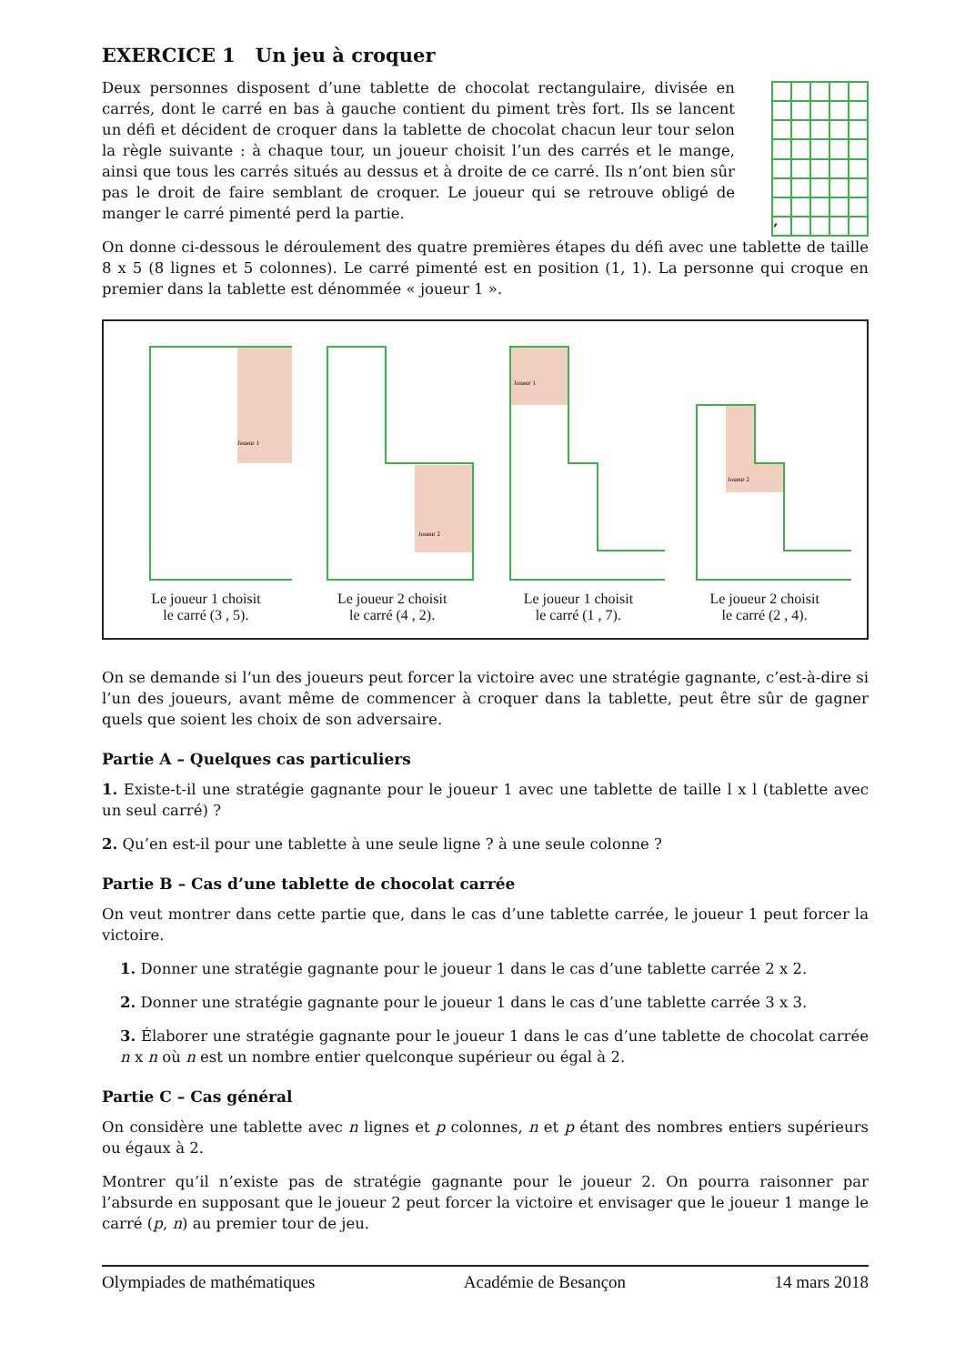EXERCICE 1 Un jeu à croquer
Deux personnes disposent d’une tablette de chocolat rectangulaire, divisée en carrés, dont le carré en bas à gauche contient du piment très fort. Ils se lancent un défi et décident de croquer dans la tablette de chocolat chacun leur tour selon la règle suivante : à chaque tour, un joueur choisit l’un des carrés et le mange, ainsi que tous les carrés situés au dessus et à droite de ce carré. Ils n’ont bien sûr pas le droit de faire semblant de croquer. Le joueur qui se retrouve obligé de manger le carré pimenté perd la partie.
| 🌶 | | | | |
On donne ci-dessous le déroulement des quatre premières étapes du défi avec une tablette de taille 8 x 5 (8 lignes et 5 colonnes). Le carré pimenté est en position (1, 1). La personne qui croque en premier dans la tablette est dénommée « joueur 1 ».
Joueur 1
Le joueur 1 choisit
le carré (3 , 5).
Joueur 2
Le joueur 2 choisit
le carré (4 , 2).
Joueur 1
Le joueur 1 choisit
le carré (1 , 7).
Joueur 2
Le joueur 2 choisit
le carré (2 , 4).
On se demande si l’un des joueurs peut forcer la victoire avec une stratégie gagnante, c’est-à-dire si l’un des joueurs, avant même de commencer à croquer dans la tablette, peut être sûr de gagner quels que soient les choix de son adversaire.
Partie A – Quelques cas particuliers
1. Existe-t-il une stratégie gagnante pour le joueur 1 avec une tablette de taille l x l (tablette avec un seul carré) ?
2. Qu’en est-il pour une tablette à une seule ligne ? à une seule colonne ?
Partie B – Cas d’une tablette de chocolat carrée
On veut montrer dans cette partie que, dans le cas d’une tablette carrée, le joueur 1 peut forcer la victoire.
1. Donner une stratégie gagnante pour le joueur 1 dans le cas d’une tablette carrée 2 x 2.
2. Donner une stratégie gagnante pour le joueur 1 dans le cas d’une tablette carrée 3 x 3.
3. Élaborer une stratégie gagnante pour le joueur 1 dans le cas d’une tablette de chocolat carrée n x n où n est un nombre entier quelconque supérieur ou égal à 2.
Partie C – Cas général
On considère une tablette avec n lignes et p colonnes, n et p étant des nombres entiers supérieurs ou égaux à 2.
Montrer qu’il n’existe pas de stratégie gagnante pour le joueur 2. On pourra raisonner par l’absurde en supposant que le joueur 2 peut forcer la victoire et envisager que le joueur 1 mange le carré (p, n) au premier tour de jeu.
Olympiades de mathématiques Académie de Besançon 14 mars 2018